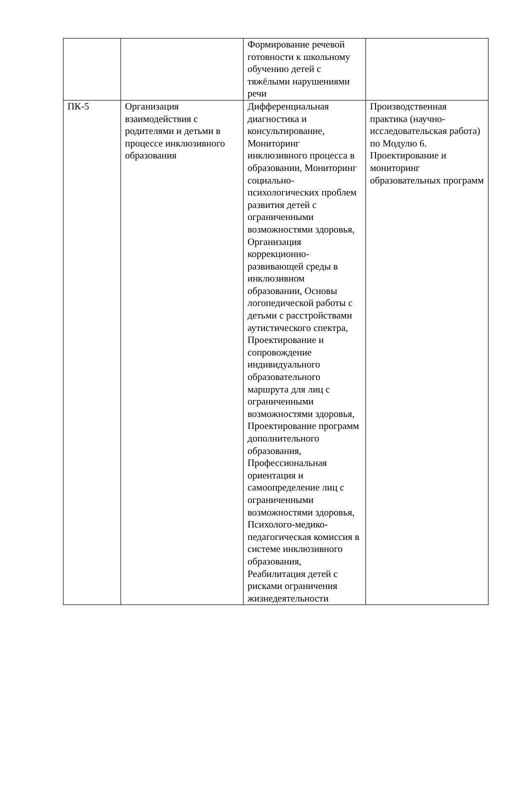| | | Формирование речевой готовности к школьному обучению детей с тяжёлыми нарушениями речи | |
| ПК-5 | Организация взаимодействия с родителями и детьми в процессе инклюзивного образования | Дифференциальная диагностика и консультирование, Мониторинг инклюзивного процесса в образовании, Мониторинг социально-психологических проблем развития детей с ограниченными возможностями здоровья, Организация коррекционно-развивающей среды в инклюзивном образовании, Основы логопедической работы с детьми с расстройствами аутистического спектра, Проектирование и сопровождение индивидуального образовательного маршрута для лиц с ограниченными возможностями здоровья, Проектирование программ дополнительного образования, Профессиональная ориентация и самоопределение лиц с ограниченными возможностями здоровья, Психолого-медико-педагогическая комиссия в системе инклюзивного образования, Реабилитация детей с рисками ограничения жизнедеятельности | Производственная практика (научно-исследовательская работа) по Модулю 6. Проектирование и мониторинг образовательных программ |